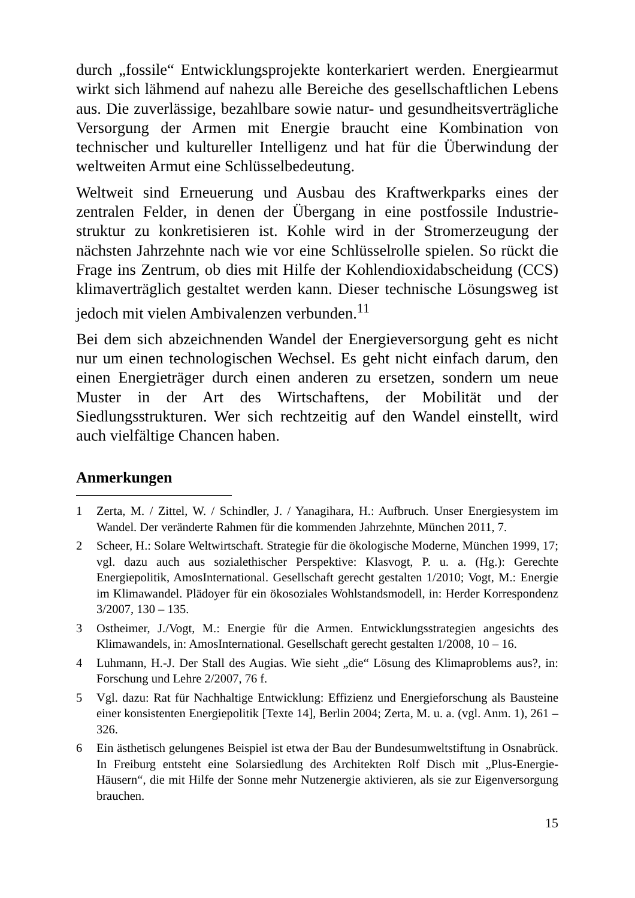durch „fossile“ Entwicklungsprojekte konterkariert werden. Energie­armut wirkt sich lähmend auf nahezu alle Bereiche des gesellschaft­lichen Lebens aus. Die zuverlässige, bezahlbare sowie natur- und gesundheitsverträgliche Versorgung der Armen mit Energie braucht eine Kombination von technischer und kultureller Intelligenz und hat für die Überwindung der weltweiten Armut eine Schlüsselbedeutung.
Weltweit sind Erneuerung und Ausbau des Kraftwerkparks eines der zentralen Felder, in denen der Übergang in eine postfossile Industrie­struktur zu konkretisieren ist. Kohle wird in der Stromerzeugung der nächsten Jahrzehnte nach wie vor eine Schlüsselrolle spielen. So rückt die Frage ins Zentrum, ob dies mit Hilfe der Kohlendioxidabscheidung (CCS) klimaverträglich gestaltet werden kann. Dieser technische Lösungsweg ist jedoch mit vielen Ambivalenzen verbunden.<sup>11</sup>
Bei dem sich abzeichnenden Wandel der Energieversorgung geht es nicht nur um einen technologischen Wechsel. Es geht nicht einfach darum, den einen Energieträger durch einen anderen zu ersetzen, sondern um neue Muster in der Art des Wirtschaftens, der Mobilität und der Siedlungsstrukturen. Wer sich rechtzeitig auf den Wandel einstellt, wird auch vielfältige Chancen haben.
Anmerkungen
1 Zerta, M. / Zittel, W. / Schindler, J. / Yanagihara, H.: Aufbruch. Unser Energie­system im Wandel. Der veränderte Rahmen für die kommenden Jahrzehnte, München 2011, 7.
2 Scheer, H.: Solare Weltwirtschaft. Strategie für die ökologische Moderne, München 1999, 17; vgl. dazu auch aus sozialethischer Perspektive: Klasvogt, P. u. a. (Hg.): Gerechte Energiepolitik, AmosInternational. Gesellschaft gerecht gestalten 1/2010; Vogt, M.: Energie im Klimawandel. Plädoyer für ein ökosoziales Wohlstandsmodell, in: Herder Korrespondenz 3/2007, 130 – 135.
3 Ostheimer, J./Vogt, M.: Energie für die Armen. Entwicklungsstrategien angesichts des Klimawandels, in: AmosInternational. Gesellschaft gerecht gestalten 1/2008, 10 – 16.
4 Luhmann, H.-J. Der Stall des Augias. Wie sieht „die“ Lösung des Klimapro­blems aus?, in: Forschung und Lehre 2/2007, 76 f.
5 Vgl. dazu: Rat für Nachhaltige Entwicklung: Effizienz und Energieforschung als Bausteine einer konsistenten Energiepolitik [Texte 14], Berlin 2004; Zerta, M. u. a. (vgl. Anm. 1), 261 – 326.
6 Ein ästhetisch gelungenes Beispiel ist etwa der Bau der Bundesumweltstiftung in Osnabrück. In Freiburg entsteht eine Solarsiedlung des Architekten Rolf Disch mit „Plus-Energie-Häusern“, die mit Hilfe der Sonne mehr Nutzenergie aktivieren, als sie zur Eigenversorgung brauchen.
15